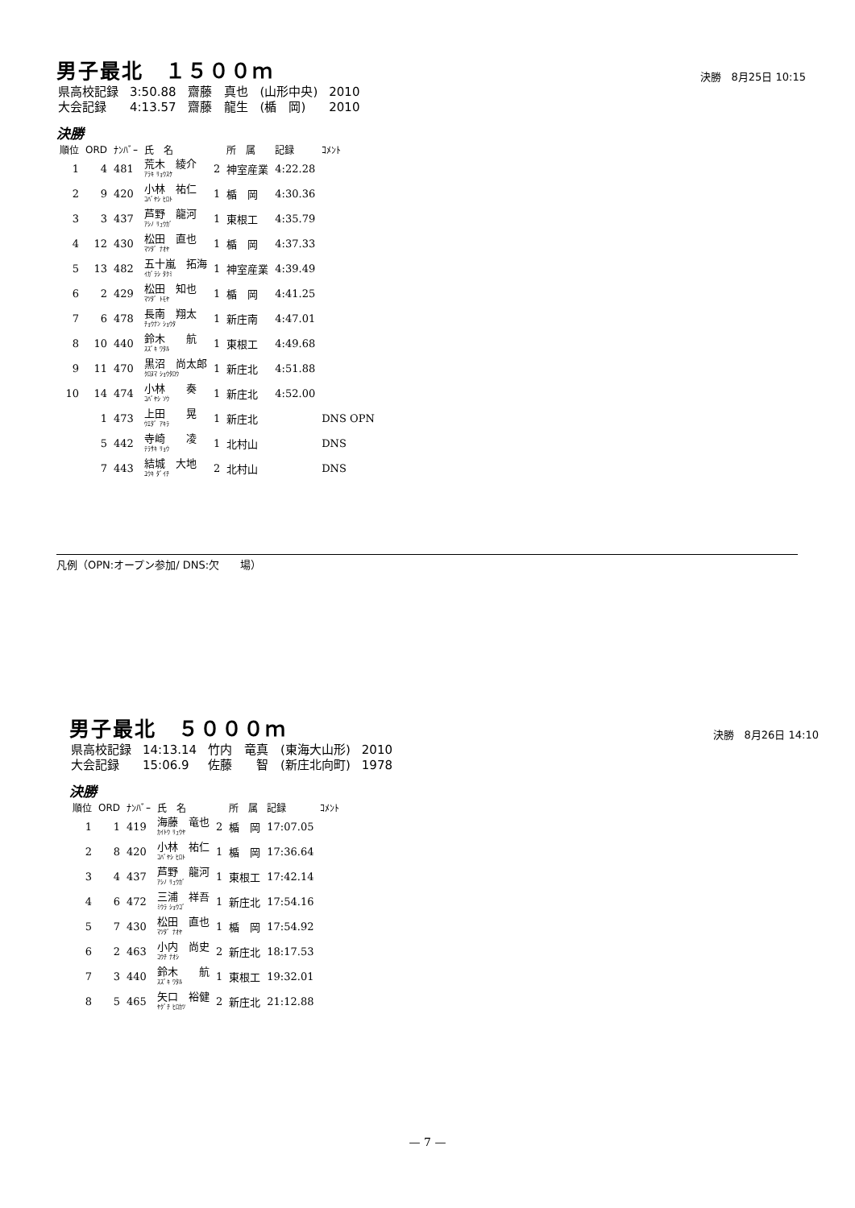男子最北　１５００ｍ 決勝　8月25日 10:15
| 県高校記録 | 3:50.88 | 齋藤 真也 (山形中央) | 2010 |
| 大会記録 | 4:13.57 | 齋藤 龍生 (楯 岡) | 2010 |
決勝
| 順位 | ORD | ﾅﾝﾊﾞｰ | 氏 名 | | 所 属 | 記録 | ｺﾒﾝﾄ |
| --- | --- | --- | --- | --- | --- | --- | --- |
| 1 | 4 | 481 | 荒木 綾介 ｱﾗｷ ﾘｮｳｽｹ | 2 | 神室産業 | 4:22.28 | |
| 2 | 9 | 420 | 小林 祐仁 ｺﾊﾞﾔｼ ﾋﾛﾄ | 1 | 楯 岡 | 4:30.36 | |
| 3 | 3 | 437 | 芦野 龍河 ｱｼﾉ ﾘｭｳｶﾞ | 1 | 東根工 | 4:35.79 | |
| 4 | 12 | 430 | 松田 直也 ﾏﾂﾀﾞ ﾅｵﾔ | 1 | 楯 岡 | 4:37.33 | |
| 5 | 13 | 482 | 五十嵐 拓海 ｲｶﾞﾗｼ ﾀｸﾐ | 1 | 神室産業 | 4:39.49 | |
| 6 | 2 | 429 | 松田 知也 ﾏﾂﾀﾞ ﾄﾓﾔ | 1 | 楯 岡 | 4:41.25 | |
| 7 | 6 | 478 | 長南 翔太 ﾁｮｳﾅﾝ ｼｮｳﾀ | 1 | 新庄南 | 4:47.01 | |
| 8 | 10 | 440 | 鈴木 航 ｽｽﾞｷ ﾜﾀﾙ | 1 | 東根工 | 4:49.68 | |
| 9 | 11 | 470 | 黒沼 尚太郎 ｸﾛﾇﾏ ｼｮｳﾀﾛｳ | 1 | 新庄北 | 4:51.88 | |
| 10 | 14 | 474 | 小林 奏 ｺﾊﾞﾔｼ ｿｳ | 1 | 新庄北 | 4:52.00 | |
| | 1 | 473 | 上田 晃 ｳｴﾀﾞ ｱｷﾗ | 1 | 新庄北 | | DNS OPN |
| | 5 | 442 | 寺崎 凌 ﾃﾗｻｷ ﾘｮｳ | 1 | 北村山 | | DNS |
| | 7 | 443 | 結城 大地 ﾕｳｷ ﾀﾞｲﾁ | 2 | 北村山 | | DNS |
凡例（OPN:オープン参加/ DNS:欠　　場）
男子最北　５０００ｍ 決勝　8月26日 14:10
| 県高校記録 | 14:13.14 | 竹内 竜真 (東海大山形) | 2010 |
| 大会記録 | 15:06.9 | 佐藤 智 (新庄北向町) | 1978 |
決勝
| 順位 | ORD | ﾅﾝﾊﾞｰ | 氏 名 | | 所 属 | 記録 | ｺﾒﾝﾄ |
| --- | --- | --- | --- | --- | --- | --- | --- |
| 1 | 1 | 419 | 海藤 竜也 ｶｲﾄｳ ﾘｭｳﾔ | 2 | 楯 岡 | 17:07.05 | |
| 2 | 8 | 420 | 小林 祐仁 ｺﾊﾞﾔｼ ﾋﾛﾄ | 1 | 楯 岡 | 17:36.64 | |
| 3 | 4 | 437 | 芦野 龍河 ｱｼﾉ ﾘｭｳｶﾞ | 1 | 東根工 | 17:42.14 | |
| 4 | 6 | 472 | 三浦 祥吾 ﾐｳﾗ ｼｮｳｺﾞ | 1 | 新庄北 | 17:54.16 | |
| 5 | 7 | 430 | 松田 直也 ﾏﾂﾀﾞ ﾅｵﾔ | 1 | 楯 岡 | 17:54.92 | |
| 6 | 2 | 463 | 小内 尚史 ｺｳﾁ ﾅｵｼ | 2 | 新庄北 | 18:17.53 | |
| 7 | 3 | 440 | 鈴木 航 ｽｽﾞｷ ﾜﾀﾙ | 1 | 東根工 | 19:32.01 | |
| 8 | 5 | 465 | 矢口 裕健 ﾔｸﾞﾁ ﾋﾛｶﾂ | 2 | 新庄北 | 21:12.88 | |
— 7 —